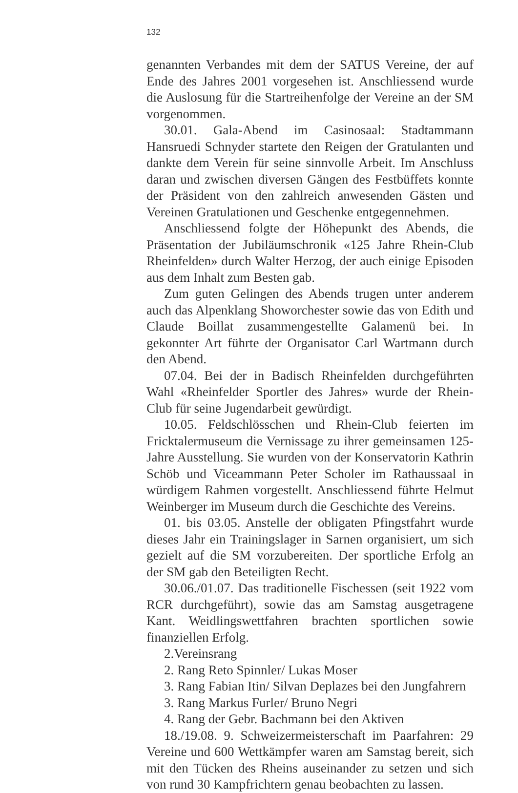132
genannten Verbandes mit dem der SATUS Vereine, der auf Ende des Jahres 2001 vorgesehen ist. Anschliessend wurde die Auslosung für die Startreihenfolge der Vereine an der SM vorgenommen.
30.01. Gala-Abend im Casinosaal: Stadtammann Hansruedi Schnyder startete den Reigen der Gratulanten und dankte dem Verein für seine sinnvolle Arbeit. Im Anschluss daran und zwischen diversen Gängen des Festbüffets konnte der Präsident von den zahlreich anwesenden Gästen und Vereinen Gratulationen und Geschenke entgegennehmen.
Anschliessend folgte der Höhepunkt des Abends, die Präsentation der Jubiläumschronik «125 Jahre Rhein-Club Rheinfelden» durch Walter Herzog, der auch einige Episoden aus dem Inhalt zum Besten gab.
Zum guten Gelingen des Abends trugen unter anderem auch das Alpenklang Showorchester sowie das von Edith und Claude Boillat zusammengestellte Galamenü bei. In gekonnter Art führte der Organisator Carl Wartmann durch den Abend.
07.04. Bei der in Badisch Rheinfelden durchgeführten Wahl «Rheinfelder Sportler des Jahres» wurde der Rhein-Club für seine Jugendarbeit gewürdigt.
10.05. Feldschlösschen und Rhein-Club feierten im Fricktalermuseum die Vernissage zu ihrer gemeinsamen 125-Jahre Ausstellung. Sie wurden von der Konservatorin Kathrin Schöb und Viceammann Peter Scholer im Rathaussaal in würdigem Rahmen vorgestellt. Anschliessend führte Helmut Weinberger im Museum durch die Geschichte des Vereins.
01. bis 03.05. Anstelle der obligaten Pfingstfahrt wurde dieses Jahr ein Trainingslager in Sarnen organisiert, um sich gezielt auf die SM vorzubereiten. Der sportliche Erfolg an der SM gab den Beteiligten Recht.
30.06./01.07. Das traditionelle Fischessen (seit 1922 vom RCR durchgeführt), sowie das am Samstag ausgetragene Kant. Weidlingswettfahren brachten sportlichen sowie finanziellen Erfolg.
2.Vereinsrang
2. Rang Reto Spinnler/ Lukas Moser
3. Rang Fabian Itin/ Silvan Deplazes bei den Jungfahrern
3. Rang Markus Furler/ Bruno Negri
4. Rang der Gebr. Bachmann bei den Aktiven
18./19.08. 9. Schweizermeisterschaft im Paarfahren: 29 Vereine und 600 Wettkämpfer waren am Samstag bereit, sich mit den Tücken des Rheins auseinander zu setzen und sich von rund 30 Kampfrichtern genau beobachten zu lassen.